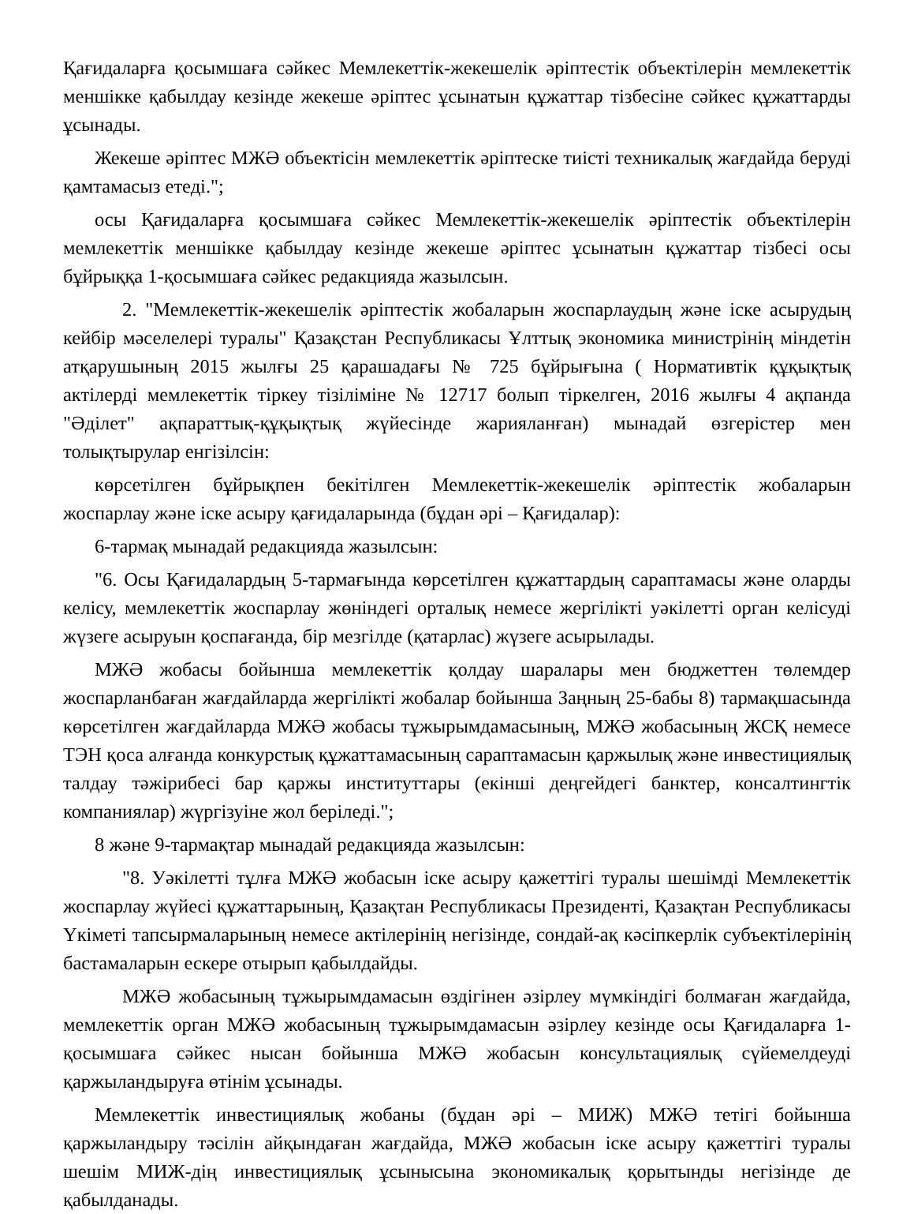Қағидаларға қосымшаға сәйкес Мемлекеттік-жекешелік әріптестік объектілерін мемлекеттік меншікке қабылдау кезінде жекеше әріптес ұсынатын құжаттар тізбесіне сәйкес құжаттарды ұсынады.
Жекеше әріптес МЖӘ объектісін мемлекеттік әріптеске тиісті техникалық жағдайда беруді қамтамасыз етеді.";
осы Қағидаларға қосымшаға сәйкес Мемлекеттік-жекешелік әріптестік объектілерін мемлекеттік меншікке қабылдау кезінде жекеше әріптес ұсынатын құжаттар тізбесі осы бұйрыққа 1-қосымшаға сәйкес редакцияда жазылсын.
2. "Мемлекеттік-жекешелік әріптестік жобаларын жоспарлаудың және іске асырудың кейбір мәселелері туралы" Қазақстан Республикасы Ұлттық экономика министрінің міндетін атқарушының 2015 жылғы 25 қарашадағы № 725 бұйрығына ( Нормативтік құқықтық актілерді мемлекеттік тіркеу тізіліміне № 12717 болып тіркелген, 2016 жылғы 4 ақпанда "Әділет" ақпараттық-құқықтық жүйесінде жарияланған) мынадай өзгерістер мен толықтырулар енгізілсін:
көрсетілген бұйрықпен бекітілген Мемлекеттік-жекешелік әріптестік жобаларын жоспарлау және іске асыру қағидаларында (бұдан әрі – Қағидалар):
6-тармақ мынадай редакцияда жазылсын:
"6. Осы Қағидалардың 5-тармағында көрсетілген құжаттардың сараптамасы және оларды келісу, мемлекеттік жоспарлау жөніндегі орталық немесе жергілікті уәкілетті орган келісуді жүзеге асыруын қоспағанда, бір мезгілде (қатарлас) жүзеге асырылады.
МЖӘ жобасы бойынша мемлекеттік қолдау шаралары мен бюджеттен төлемдер жоспарланбаған жағдайларда жергілікті жобалар бойынша Заңның 25-бабы 8) тармақшасында көрсетілген жағдайларда МЖӘ жобасы тұжырымдамасының, МЖӘ жобасының ЖСҚ немесе ТЭН қоса алғанда конкурстық құжаттамасының сараптамасын қаржылық және инвестициялық талдау тәжірибесі бар қаржы институттары (екінші деңгейдегі банктер, консалтингтік компаниялар) жүргізуіне жол беріледі.";
8 және 9-тармақтар мынадай редакцияда жазылсын:
"8. Уәкілетті тұлға МЖӘ жобасын іске асыру қажеттігі туралы шешімді Мемлекеттік жоспарлау жүйесі құжаттарының, Қазақтан Республикасы Президенті, Қазақтан Республикасы Үкіметі тапсырмаларының немесе актілерінің негізінде, сондай-ақ кәсіпкерлік субъектілерінің бастамаларын ескере отырып қабылдайды.
МЖӘ жобасының тұжырымдамасын өздігінен әзірлеу мүмкіндігі болмаған жағдайда, мемлекеттік орган МЖӘ жобасының тұжырымдамасын әзірлеу кезінде осы Қағидаларға 1-қосымшаға сәйкес нысан бойынша МЖӘ жобасын консультациялық сүйемелдеуді қаржыландыруға өтінім ұсынады.
Мемлекеттік инвестициялық жобаны (бұдан әрі – МИЖ) МЖӘ тетігі бойынша қаржыландыру тәсілін айқындаған жағдайда, МЖӘ жобасын іске асыру қажеттігі туралы шешім МИЖ-дің инвестициялық ұсынысына экономикалық қорытынды негізінде де қабылданады.